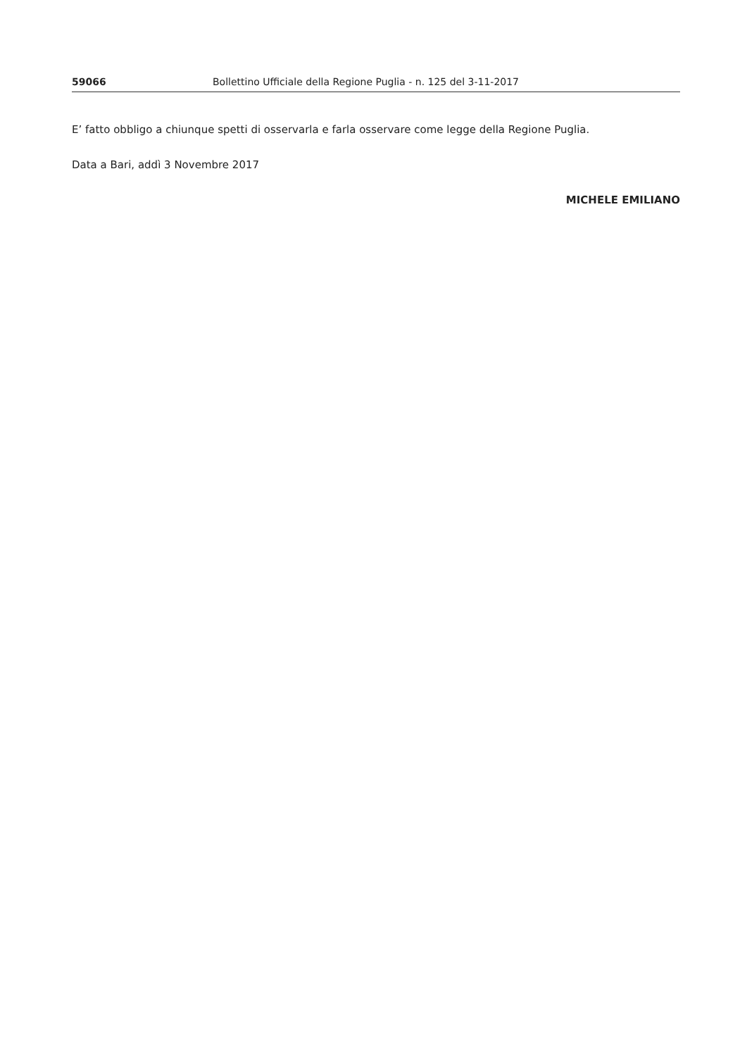59066 Bollettino Ufficiale della Regione Puglia - n. 125 del 3-11-2017
E’ fatto obbligo a chiunque spetti di osservarla e farla osservare come legge della Regione Puglia.
Data a Bari, addì 3 Novembre 2017
MICHELE EMILIANO